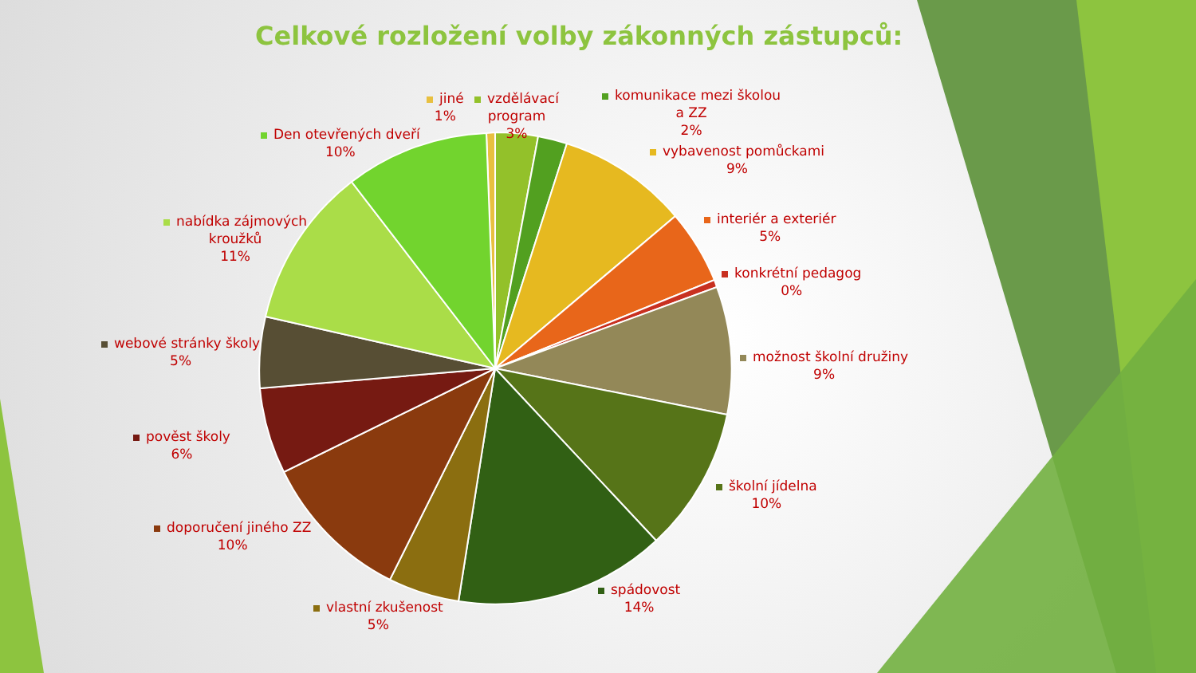Celkové rozložení volby zákonných zástupců:
jiné
1%
vzdělávací
program
3%
komunikace mezi školou
a ZZ
2%
vybavenost pomůckami
9%
interiér a exteriér
5%
konkrétní pedagog
0%
možnost školní družiny
9%
školní jídelna
10%
spádovost
14%
vlastní zkušenost
5%
doporučení jiného ZZ
10%
pověst školy
6%
webové stránky školy
5%
nabídka zájmových
kroužků
11%
Den otevřených dveří
10%